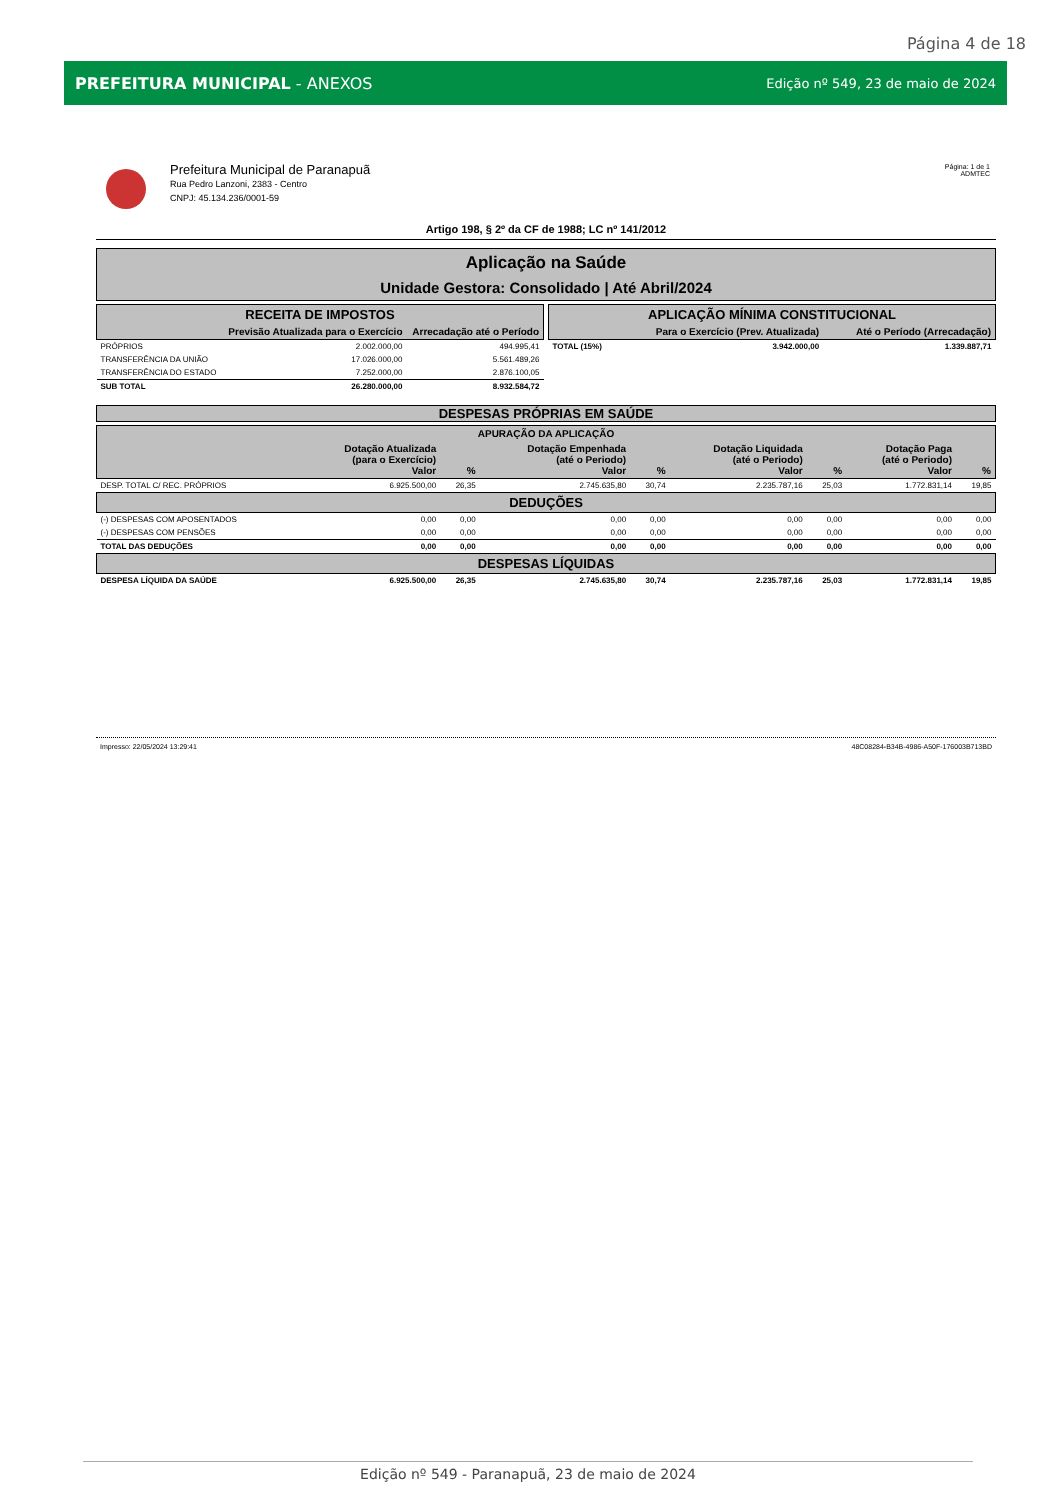Página 4 de 18
PREFEITURA MUNICIPAL - ANEXOS Edição nº 549, 23 de maio de 2024
Prefeitura Municipal de Paranapuã
Rua Pedro Lanzoni, 2383 - Centro
CNPJ: 45.134.236/0001-59
Página: 1 de 1
ADMTEC
Artigo 198, § 2º da CF de 1988; LC nº 141/2012
Aplicação na Saúde
Unidade Gestora: Consolidado | Até Abril/2024
| RECEITA DE IMPOSTOS | | |
| --- | --- | --- |
| | Previsão Atualizada para o Exercício | Arrecadação até o Período |
| PRÓPRIOS | 2.002.000,00 | 494.995,41 |
| TRANSFERÊNCIA DA UNIÃO | 17.026.000,00 | 5.561.489,26 |
| TRANSFERÊNCIA DO ESTADO | 7.252.000,00 | 2.876.100,05 |
| SUB TOTAL | 26.280.000,00 | 8.932.584,72 |
| APLICAÇÃO MÍNIMA CONSTITUCIONAL | | |
| --- | --- | --- |
| | Para o Exercício (Prev. Atualizada) | Até o Período (Arrecadação) |
| TOTAL (15%) | 3.942.000,00 | 1.339.887,71 |
DESPESAS PRÓPRIAS EM SAÚDE
| APURAÇÃO DA APLICAÇÃO | | | | | | | | |
| --- | --- | --- | --- | --- | --- | --- | --- | --- |
| | Dotação Atualizada (para o Exercício) Valor | % | Dotação Empenhada (até o Periodo) Valor | % | Dotação Liquidada (até o Periodo) Valor | % | Dotação Paga (até o Periodo) Valor | % |
| DESP. TOTAL C/ REC. PRÓPRIOS | 6.925.500,00 | 26,35 | 2.745.635,80 | 30,74 | 2.235.787,16 | 25,03 | 1.772.831,14 | 19,85 |
| DEDUÇÕES | | | | | | | | |
| (-) DESPESAS COM APOSENTADOS | 0,00 | 0,00 | 0,00 | 0,00 | 0,00 | 0,00 | 0,00 | 0,00 |
| (-) DESPESAS COM PENSÕES | 0,00 | 0,00 | 0,00 | 0,00 | 0,00 | 0,00 | 0,00 | 0,00 |
| TOTAL DAS DEDUÇÕES | 0,00 | 0,00 | 0,00 | 0,00 | 0,00 | 0,00 | 0,00 | 0,00 |
| DESPESAS LÍQUIDAS | | | | | | | | |
| DESPESA LÍQUIDA DA SAÚDE | 6.925.500,00 | 26,35 | 2.745.635,80 | 30,74 | 2.235.787,16 | 25,03 | 1.772.831,14 | 19,85 |
Impresso: 22/05/2024 13:29:41 48C08284-B34B-4986-A50F-176003B713BD
Edição nº 549 - Paranapuã, 23 de maio de 2024